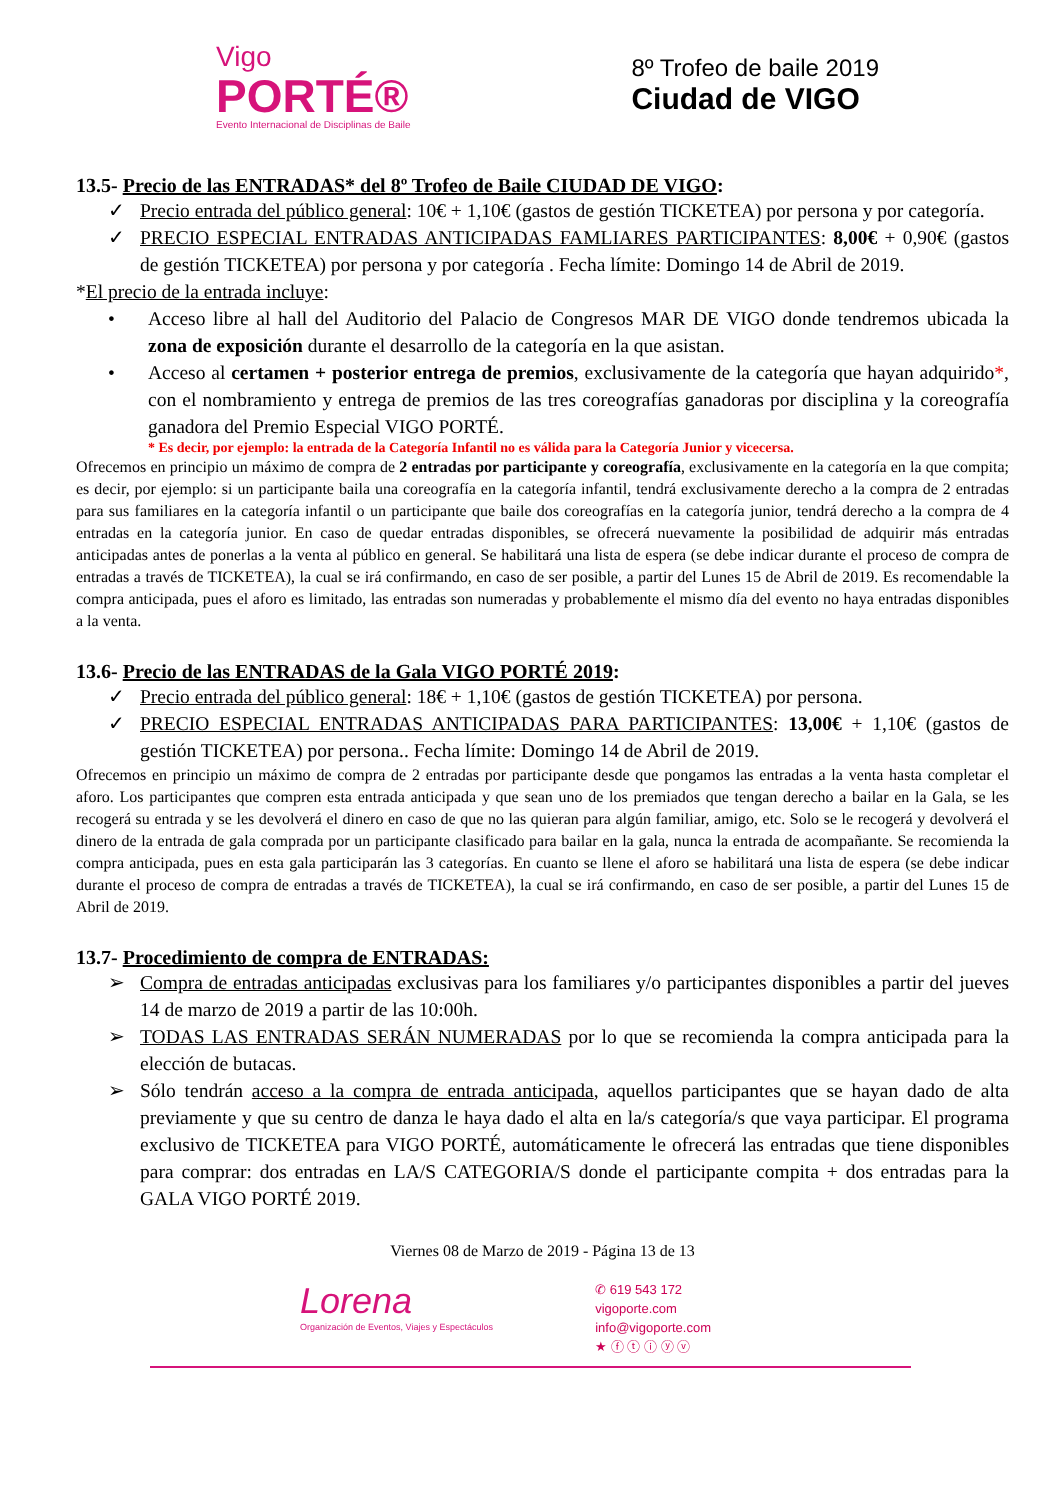Vigo
PORTÉ®
Evento Internacional de Disciplinas de Baile
8º Trofeo de baile 2019
Ciudad de VIGO
13.5- Precio de las ENTRADAS* del 8º Trofeo de Baile CIUDAD DE VIGO:
✓ Precio entrada del público general: 10€ + 1,10€ (gastos de gestión TICKETEA) por persona y por categoría.
✓ PRECIO ESPECIAL ENTRADAS ANTICIPADAS FAMLIARES PARTICIPANTES: 8,00€ + 0,90€ (gastos de gestión TICKETEA) por persona y por categoría . Fecha límite: Domingo 14 de Abril de 2019.
*El precio de la entrada incluye:
• Acceso libre al hall del Auditorio del Palacio de Congresos MAR DE VIGO donde tendremos ubicada la zona de exposición durante el desarrollo de la categoría en la que asistan.
• Acceso al certamen + posterior entrega de premios, exclusivamente de la categoría que hayan adquirido*, con el nombramiento y entrega de premios de las tres coreografías ganadoras por disciplina y la coreografía ganadora del Premio Especial VIGO PORTÉ.
* Es decir, por ejemplo: la entrada de la Categoría Infantil no es válida para la Categoría Junior y vicecersa.
Ofrecemos en principio un máximo de compra de 2 entradas por participante y coreografía, exclusivamente en la categoría en la que compita; es decir, por ejemplo: si un participante baila una coreografía en la categoría infantil, tendrá exclusivamente derecho a la compra de 2 entradas para sus familiares en la categoría infantil o un participante que baile dos coreografías en la categoría junior, tendrá derecho a la compra de 4 entradas en la categoría junior. En caso de quedar entradas disponibles, se ofrecerá nuevamente la posibilidad de adquirir más entradas anticipadas antes de ponerlas a la venta al público en general. Se habilitará una lista de espera (se debe indicar durante el proceso de compra de entradas a través de TICKETEA), la cual se irá confirmando, en caso de ser posible, a partir del Lunes 15 de Abril de 2019. Es recomendable la compra anticipada, pues el aforo es limitado, las entradas son numeradas y probablemente el mismo día del evento no haya entradas disponibles a la venta.
13.6- Precio de las ENTRADAS de la Gala VIGO PORTÉ 2019:
✓ Precio entrada del público general: 18€ + 1,10€ (gastos de gestión TICKETEA) por persona.
✓ PRECIO ESPECIAL ENTRADAS ANTICIPADAS PARA PARTICIPANTES: 13,00€ + 1,10€ (gastos de gestión TICKETEA) por persona.. Fecha límite: Domingo 14 de Abril de 2019.
Ofrecemos en principio un máximo de compra de 2 entradas por participante desde que pongamos las entradas a la venta hasta completar el aforo. Los participantes que compren esta entrada anticipada y que sean uno de los premiados que tengan derecho a bailar en la Gala, se les recogerá su entrada y se les devolverá el dinero en caso de que no las quieran para algún familiar, amigo, etc. Solo se le recogerá y devolverá el dinero de la entrada de gala comprada por un participante clasificado para bailar en la gala, nunca la entrada de acompañante. Se recomienda la compra anticipada, pues en esta gala participarán las 3 categorías. En cuanto se llene el aforo se habilitará una lista de espera (se debe indicar durante el proceso de compra de entradas a través de TICKETEA), la cual se irá confirmando, en caso de ser posible, a partir del Lunes 15 de Abril de 2019.
13.7- Procedimiento de compra de ENTRADAS:
➢ Compra de entradas anticipadas exclusivas para los familiares y/o participantes disponibles a partir del jueves 14 de marzo de 2019 a partir de las 10:00h.
➢ TODAS LAS ENTRADAS SERÁN NUMERADAS por lo que se recomienda la compra anticipada para la elección de butacas.
➢ Sólo tendrán acceso a la compra de entrada anticipada, aquellos participantes que se hayan dado de alta previamente y que su centro de danza le haya dado el alta en la/s categoría/s que vaya participar. El programa exclusivo de TICKETEA para VIGO PORTÉ, automáticamente le ofrecerá las entradas que tiene disponibles para comprar: dos entradas en LA/S CATEGORIA/S donde el participante compita + dos entradas para la GALA VIGO PORTÉ 2019.
Viernes 08 de Marzo de 2019 - Página 13 de 13
Lorena
Organización de Eventos, Viajes y Espectáculos
✆ 619 543 172
vigoporte.com
info@vigoporte.com
★ ⓕ ⓣ ⓘ ⓨ ⓥ